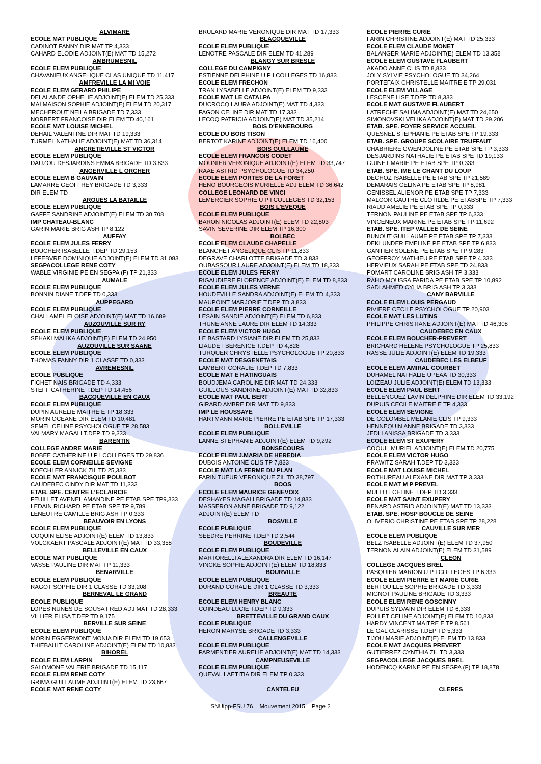ALVIMARE
ECOLE MAT PUBLIQUE
CADINOT FANNY DIR MAT TP 4,333
CAHARD ELODIE ADJOINT(E) MAT TD 15,272
AMBRUMESNIL
ECOLE ELEM PUBLIQUE
CHAVANIEUX ANGELIQUE CLAS UNIQUE TD 11,417
AMFREVILLE LA MI VOIE
ECOLE ELEM GERARD PHILIPE
DELALANDE OPHELIE ADJOINT(E) ELEM TD 25,333
MALMAISON SOPHIE ADJOINT(E) ELEM TD 20,317
MECHEROUT NEILA BRIGADE TD 7,333
NORBERT FRANCOISE DIR ELEM TD 40,161
ECOLE MAT LOUISE MICHEL
DEHAIL VALENTINE DIR MAT TD 19,333
TURMEL NATHALIE ADJOINT(E) MAT TD 36,314
ANCRETIEVILLE ST VICTOR
ECOLE ELEM PUBLIQUE
DAUZOU DESJARDINS EMMA BRIGADE TD 3,833
ANGERVILLE L ORCHER
ECOLE ELEM B GAUVAIN
LAMARRE GEOFFREY BRIGADE TD 3,333
DIR ELEM TD
ARQUES LA BATAILLE
ECOLE ELEM PUBLIQUE
GAFFE SANDRINE ADJOINT(E) ELEM TD 30,708
IMP CHATEAU-BLANC
GARIN MARIE BRIG ASH TP 8,122
AUFFAY
ECOLE ELEM JULES FERRY
BOUCHER ISABELLE T.DEP TD 29,153
LEFEBVRE DOMINIQUE ADJOINT(E) ELEM TD 31,083
SEGPACOLLEGE RENE COTY
WABLE VIRGINIE PE EN SEGPA (F) TP 21,333
AUMALE
ECOLE ELEM PUBLIQUE
BONNIN DIANE T.DEP TD 0,333
AUPPEGARD
ECOLE ELEM PUBLIQUE
CHALLAMEL ELOISE ADJOINT(E) MAT TD 16,689
AUZOUVILLE SUR RY
ECOLE ELEM PUBLIQUE
SEHAKI MALIKA ADJOINT(E) ELEM TD 24,950
AUZOUVILLE SUR SAANE
ECOLE ELEM PUBLIQUE
THOMAS FANNY DIR 1 CLASSE TD 0,333
AVREMESNIL
ECOLE PUBLIQUE
FICHET NAIS BRIGADE TD 4,333
STEFF CATHERINE T.DEP TD 14,456
BACQUEVILLE EN CAUX
ECOLE ELEM PUBLIQUE
DUPIN AURELIE MAITRE E TP 18,333
MORIN OCEANE DIR ELEM TD 10,481
SEMEL CELINE PSYCHOLOGUE TP 28,583
VALMARY MAGALI T.DEP TD 9,333
BARENTIN
COLLEGE ANDRE MARIE
BOBEE CATHERINE U P I COLLEGES TD 29,836
ECOLE ELEM CORNEILLE SEVIGNE
KOECHLER ANNICK ZIL TD 25,333
ECOLE MAT FRANCISQUE POULBOT
CAUDEBEC CINDY DIR MAT TD 11,333
ETAB. SPE. CENTRE L'ECLAIRCIE
FEUILLET AVENEL AMANDINE PE ETAB SPE TP9,333
LEDAIN RICHARD PE ETAB SPE TP 9,789
LENEUTRE CAMILLE BRIG ASH TP 0,333
BEAUVOIR EN LYONS
ECOLE ELEM PUBLIQUE
COQUIN ELISE ADJOINT(E) ELEM TD 13,833
VOLCKAERT PASCALE ADJOINT(E) MAT TD 33,358
BELLEVILLE EN CAUX
ECOLE MAT PUBLIQUE
VASSE PAULINE DIR MAT TP 11,333
BENARVILLE
ECOLE ELEM PUBLIQUE
RAGOT SOPHIE DIR 1 CLASSE TD 33,208
BERNEVAL LE GRAND
ECOLE PUBLIQUE
LOPES NUNES DE SOUSA FRED ADJ MAT TD 28,333
VILLIER ELISA T.DEP TD 9,175
BERVILLE SUR SEINE
ECOLE ELEM PUBLIQUE
MORIN EGGERMONT MONIA DIR ELEM TD 19,653
THIEBAULT CAROLINE ADJOINT(E) ELEM TD 10,833
BIHOREL
ECOLE ELEM LARPIN
SALOMONE VALERIE BRIGADE TD 15,117
ECOLE ELEM RENE COTY
GRIMA GUILLAUME ADJOINT(E) ELEM TD 23,667
ECOLE MAT RENE COTY
BRULARD MARIE VERONIQUE DIR MAT TD 17,333
BLACQUEVILLE
ECOLE ELEM PUBLIQUE
LENOTRE PASCALE DIR ELEM TD 41,289
BLANGY SUR BRESLE
COLLEGE DU CAMPIGNY
ESTIENNE DELPHINE U P I COLLEGES TD 16,833
ECOLE ELEM FRECHON
TRAN LYSABELLE ADJOINT(E) ELEM TD 9,333
ECOLE MAT LE CATALPA
DUCROCQ LAURA ADJOINT(E) MAT TD 4,333
FAGON CELINE DIR MAT TD 17,333
LECOQ PATRICIA ADJOINT(E) MAT TD 35,214
BOIS D'ENNEBOURG
ECOLE DU BOIS TISON
BERTOT KARINE ADJOINT(E) ELEM TD 16,400
BOIS GUILLAUME
ECOLE ELEM FRANCOIS CODET
MOUNIER VERONIQUE ADJOINT(E) ELEM TD 33,747
RAAE ASTRID PSYCHOLOGUE TD 34,250
ECOLE ELEM PORTES DE LA FORET
HENO BOURGEOIS MURIELLE ADJ ELEM TD 36,642
COLLEGE LEONARD DE VINCI
LEMERCIER SOPHIE U P I COLLEGES TD 32,153
BOIS L'EVEQUE
ECOLE ELEM PUBLIQUE
BARON NICOLAS ADJOINT(E) ELEM TD 22,803
SAVIN SEVERINE DIR ELEM TP 16,300
BOLBEC
ECOLE ELEM CLAUDE CHAPELLE
BLANCHET ANGELIQUE CLIS TP 11,833
DEGRAVE CHARLOTTE BRIGADE TD 3,833
OUBASSOUR LAURE ADJOINT(E) ELEM TD 18,333
ECOLE ELEM JULES FERRY
RIGAUDIERE FLORENCE ADJOINT(E) ELEM TD 8,833
ECOLE ELEM JULES VERNE
HOUDEVILLE SANDRA ADJOINT(E) ELEM TD 4,333
MAUPOINT MARJORIE T.DEP TD 3,833
ECOLE ELEM PIERRE CORNEILLE
LESAIN SANDIE ADJOINT(E) ELEM TD 6,833
THUNE ANNE LAURE DIR ELEM TD 14,333
ECOLE ELEM VICTOR HUGO
LE BASTARD LYSIANE DIR ELEM TD 25,833
LIAUDET BERENICE T.DEP TD 4,828
TURQUER CHRYSTELLE PSYCHOLOGUE TP 20,833
ECOLE MAT DESGENETAIS
LAMBERT CORALIE T.DEP TD 7,833
ECOLE MAT E HATINGUAIS
BOUDJEMA CAROLINE DIR MAT TD 24,333
GUILLOUS SANDRINE ADJOINT(E) MAT TD 32,833
ECOLE MAT PAUL BERT
GIRARD AMBRE DIR MAT TD 9,833
IMP LE HOUSSAYE
HARTMANN MARIE PIERRE PE ETAB SPE TP 17,333
BOLLEVILLE
ECOLE ELEM PUBLIQUE
LANNE STEPHANIE ADJOINT(E) ELEM TD 9,292
BONSECOURS
ECOLE ELEM J.MARIA DE HEREDIA
DUBOIS ANTOINE CLIS TP 7,833
ECOLE MAT LA FERME DU PLAN
FARIN TUEUR VERONIQUE ZIL TD 38,797
BOOS
ECOLE ELEM MAURICE GENEVOIX
DESHAYES MAGALI BRIGADE TD 14,833
MASSERON ANNE BRIGADE TD 9,122
ADJOINT(E) ELEM TD
BOSVILLE
ECOLE PUBLIQUE
SEEDRE PERRINE T.DEP TD 2,544
BOUDEVILLE
ECOLE ELEM PUBLIQUE
MARTORELLI ALEXANDRA DIR ELEM TD 16,147
VINCKE SOPHIE ADJOINT(E) ELEM TD 18,833
BOURVILLE
ECOLE ELEM PUBLIQUE
DURAND CORALIE DIR 1 CLASSE TD 3,333
BREAUTE
ECOLE ELEM HENRY BLANC
COINDEAU LUCIE T.DEP TD 9,333
BRETTEVILLE DU GRAND CAUX
ECOLE PUBLIQUE
HERON MARYSE BRIGADE TD 3,333
CALLENGEVILLE
ECOLE ELEM PUBLIQUE
PARMENTIER AURELIE ADJOINT(E) MAT TD 14,333
CAMPNEUSEVILLE
ECOLE ELEM PUBLIQUE
QUEVAL LAETITIA DIR ELEM TP 0,333
CANTELEU
ECOLE PIERRE CURIE
FARIN CHRISTINE ADJOINT(E) MAT TD 25,333
ECOLE ELEM CLAUDE MONET
BALANGER MARIE ADJOINT(E) ELEM TD 13,358
ECOLE ELEM GUSTAVE FLAUBERT
AKADO ANNE CLIS TD 8,833
JOLY SYLVIE PSYCHOLOGUE TD 34,264
PORTEFAIX CHRISTELLE MAITRE E TP 29,031
ECOLE ELEM VILLAGE
LESCENE LISE T.DEP TD 8,333
ECOLE MAT GUSTAVE FLAUBERT
LATRECHE SALIMA ADJOINT(E) MAT TD 24,650
SIMONOVSKI VELIKA ADJOINT(E) MAT TD 29,206
ETAB. SPE. FOYER SERVICE ACCUEIL
QUESNEL STEPHANIE PE ETAB SPE TP 19,333
ETAB. SPE. GROUPE SCOLAIRE TRUFFAUT
CHABRIERE GWENDOLINE PE ETAB SPE TP 3,333
DESJARDINS NATHALIE PE ETAB SPE TD 19,133
GUINET MARIE PE ETAB SPE TP 0,333
ETAB. SPE. IME LE CHANT DU LOUP
DECHOZ ISABELLE PE ETAB SPE TP 21,589
DEMARAIS CELINA PE ETAB SPE TP 8,981
GENISSEL ALIENOR PE ETAB SPE TP 7,333
MALCOR GAUTHE CLOTILDE PE ETABSPE TP 7,333
RIAUD AMELIE PE ETAB SPE TP 0,333
TERNON PAULINE PE ETAB SPE TP 6,333
VINCENEUX MARINE PE ETAB SPE TP 11,692
ETAB. SPE. ITEP VALLEE DE SEINE
BUNOUT GUILLAUME PE ETAB SPE TP 7,333
DEKLUNDER EMELINE PE ETAB SPE TP 6,833
GANTIER SOLENE PE ETAB SPE TP 9,283
GEOFFROY MATHIEU PE ETAB SPE TP 4,333
HERVIEUX SARAH PE ETAB SPE TD 24,833
POMART CAROLINE BRIG ASH TP 3,333
RAHO MOUSSA FARIDA PE ETAB SPE TP 10,892
SADI AHMED CYLIA BRIG ASH TP 3,333
CANY BARVILLE
ECOLE ELEM LOUIS PERGAUD
RIVIERE CECILE PSYCHOLOGUE TP 20,903
ECOLE MAT LES LUTINS
PHILIPPE CHRISTIANE ADJOINT(E) MAT TD 46,308
CAUDEBEC EN CAUX
ECOLE ELEM BOUCHER-PREVERT
BRICHARD HELENE PSYCHOLOGUE TP 25,833
RASSE JULIE ADJOINT(E) ELEM TD 19,333
CAUDEBEC LES ELBEUF
ECOLE ELEM AMIRAL COURBET
DUHAMEL NATHALIE UPEAA TD 30,333
LOIZEAU JULIE ADJOINT(E) ELEM TD 13,333
ECOLE ELEM PAUL BERT
BELLENGUEZ LAVIN DELPHINE DIR ELEM TD 33,192
DUPUIS CECILE MAITRE E TP 4,333
ECOLE ELEM SEVIGNE
DE COLOMBEL MELANIE CLIS TP 9,333
HENNEQUIN ANNE BRIGADE TD 3,333
JEDLI ANISSA BRIGADE TD 3,333
ECOLE ELEM ST EXUPERY
COQUIL MURIEL ADJOINT(E) ELEM TD 20,775
ECOLE ELEM VICTOR HUGO
PRAWITZ SARAH T.DEP TD 3,333
ECOLE MAT LOUISE MICHEL
ROTHUREAU ALEXANE DIR MAT TP 3,333
ECOLE MAT M P PREVEL
MULLOT CELINE T.DEP TD 3,333
ECOLE MAT SAINT EXUPERY
BENARD ASTRID ADJOINT(E) MAT TD 13,333
ETAB. SPE. HOSP BOUCLE DE SEINE
OLIVERIO CHRISTINE PE ETAB SPE TP 28,228
CAUVILLE SUR MER
ECOLE ELEM PUBLIQUE
BELZ ISABELLE ADJOINT(E) ELEM TD 37,950
TERNON ALAIN ADJOINT(E) ELEM TD 31,589
CLEON
COLLEGE JACQUES BREL
PASQUIER MARION U P I COLLEGES TP 6,333
ECOLE ELEM PIERRE ET MARIE CURIE
BERTOUILLE SOPHIE BRIGADE TD 3,333
MIGNOT PAULINE BRIGADE TD 3,333
ECOLE ELEM RENE GOSCINNY
DUPUIS SYLVAIN DIR ELEM TD 6,333
FOLLET CELINE ADJOINT(E) ELEM TD 10,833
HARDY VINCENT MAITRE E TP 8,561
LE GAL CLARISSE T.DEP TD 5,333
TIJOU MARIE ADJOINT(E) ELEM TD 13,833
ECOLE MAT JACQUES PREVERT
GUTIERREZ CYNTHIA ZIL TD 3,333
SEGPACOLLEGE JACQUES BREL
HODENCQ KARINE PE EN SEGPA (F) TP 18,878
CLERES
SNUipp-FSU 76 Mouvement 2015 Page 2